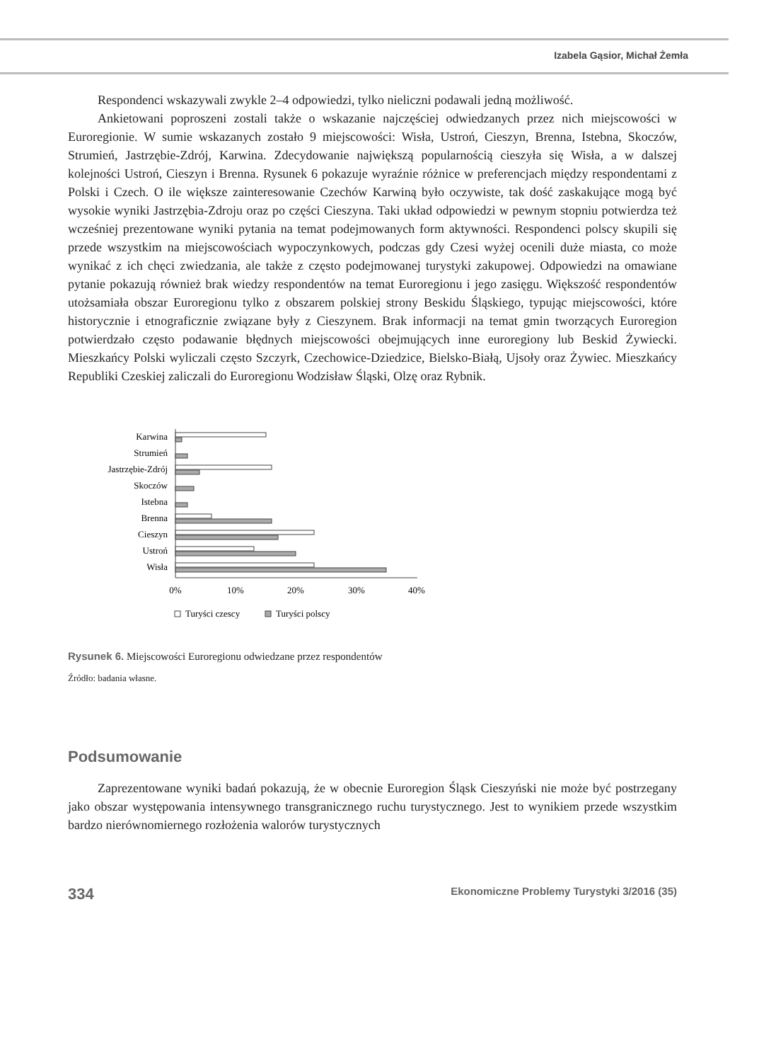Izabela Gąsior, Michał Żemła
Respondenci wskazywali zwykle 2–4 odpowiedzi, tylko nieliczni podawali jedną możliwość.
Ankietowani poproszeni zostali także o wskazanie najczęściej odwiedzanych przez nich miejscowości w Euroregionie. W sumie wskazanych zostało 9 miejscowości: Wisła, Ustroń, Cieszyn, Brenna, Istebna, Skoczów, Strumień, Jastrzębie-Zdrój, Karwina. Zdecydowanie największą popularnością cieszyła się Wisła, a w dalszej kolejności Ustroń, Cieszyn i Brenna. Rysunek 6 pokazuje wyraźnie różnice w preferencjach między respondentami z Polski i Czech. O ile większe zainteresowanie Czechów Karwiną było oczywiste, tak dość zaskakujące mogą być wysokie wyniki Jastrzębia-Zdroju oraz po części Cieszyna. Taki układ odpowiedzi w pewnym stopniu potwierdza też wcześniej prezentowane wyniki pytania na temat podejmowanych form aktywności. Respondenci polscy skupili się przede wszystkim na miejscowościach wypoczynkowych, podczas gdy Czesi wyżej ocenili duże miasta, co może wynikać z ich chęci zwiedzania, ale także z często podejmowanej turystyki zakupowej. Odpowiedzi na omawiane pytanie pokazują również brak wiedzy respondentów na temat Euroregionu i jego zasięgu. Większość respondentów utożsamiała obszar Euroregionu tylko z obszarem polskiej strony Beskidu Śląskiego, typując miejscowości, które historycznie i etnograficznie związane były z Cieszynem. Brak informacji na temat gmin tworzących Euroregion potwierdzało często podawanie błędnych miejscowości obejmujących inne euroregiony lub Beskid Żywiecki. Mieszkańcy Polski wyliczali często Szczyrk, Czechowice-Dziedzice, Bielsko-Białą, Ujsoły oraz Żywiec. Mieszkańcy Republiki Czeskiej zaliczali do Euroregionu Wodzisław Śląski, Olzę oraz Rybnik.
Karwina
Strumień
Jastrzębie-Zdrój
Skoczów
Istebna
Brenna
Cieszyn
Ustroń
Wisła
0%
10%
20%
30%
40%
Turyści czescy
Turyści polscy
Rysunek 6. Miejscowości Euroregionu odwiedzane przez respondentów
Źródło: badania własne.
Podsumowanie
Zaprezentowane wyniki badań pokazują, że w obecnie Euroregion Śląsk Cieszyński nie może być postrzegany jako obszar występowania intensywnego transgranicznego ruchu turystycznego. Jest to wynikiem przede wszystkim bardzo nierównomiernego rozłożenia walorów turystycznych
334 Ekonomiczne Problemy Turystyki 3/2016 (35)